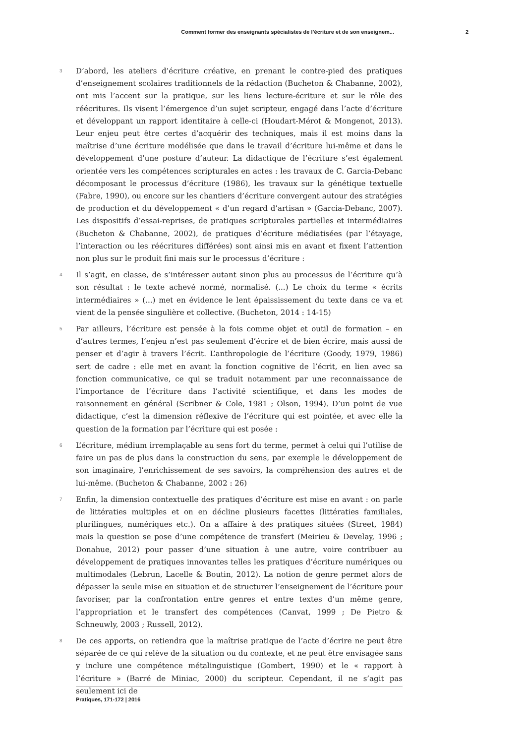Comment former des enseignants spécialistes de l’écriture et de son enseignem... 2
3
D’abord, les ateliers d’écriture créative, en prenant le contre-pied des pratiques d’enseignement scolaires traditionnels de la rédaction (Bucheton & Chabanne, 2002), ont mis l’accent sur la pratique, sur les liens lecture-écriture et sur le rôle des réécritures. Ils visent l’émergence d’un sujet scripteur, engagé dans l’acte d’écriture et développant un rapport identitaire à celle-ci (Houdart-Mérot & Mongenot, 2013). Leur enjeu peut être certes d’acquérir des techniques, mais il est moins dans la maîtrise d’une écriture modélisée que dans le travail d’écriture lui-même et dans le développement d’une posture d’auteur. La didactique de l’écriture s’est également orientée vers les compétences scripturales en actes : les travaux de C. Garcia-Debanc décomposant le processus d’écriture (1986), les travaux sur la génétique textuelle (Fabre, 1990), ou encore sur les chantiers d’écriture convergent autour des stratégies de production et du développement « d’un regard d’artisan » (Garcia-Debanc, 2007). Les dispositifs d’essai-reprises, de pratiques scripturales partielles et intermédiaires (Bucheton & Chabanne, 2002), de pratiques d’écriture médiatisées (par l’étayage, l’interaction ou les réécritures différées) sont ainsi mis en avant et fixent l’attention non plus sur le produit fini mais sur le processus d’écriture :
4
Il s’agit, en classe, de s’intéresser autant sinon plus au processus de l’écriture qu’à son résultat : le texte achevé normé, normalisé. (...) Le choix du terme « écrits intermédiaires » (...) met en évidence le lent épaississement du texte dans ce va et vient de la pensée singulière et collective. (Bucheton, 2014 : 14-15)
5
Par ailleurs, l’écriture est pensée à la fois comme objet et outil de formation – en d’autres termes, l’enjeu n’est pas seulement d’écrire et de bien écrire, mais aussi de penser et d’agir à travers l’écrit. L’anthropologie de l’écriture (Goody, 1979, 1986) sert de cadre : elle met en avant la fonction cognitive de l’écrit, en lien avec sa fonction communicative, ce qui se traduit notamment par une reconnaissance de l’importance de l’écriture dans l’activité scientifique, et dans les modes de raisonnement en général (Scribner & Cole, 1981 ; Olson, 1994). D’un point de vue didactique, c’est la dimension réflexive de l’écriture qui est pointée, et avec elle la question de la formation par l’écriture qui est posée :
6
L’écriture, médium irremplaçable au sens fort du terme, permet à celui qui l’utilise de faire un pas de plus dans la construction du sens, par exemple le développement de son imaginaire, l’enrichissement de ses savoirs, la compréhension des autres et de lui-même. (Bucheton & Chabanne, 2002 : 26)
7
Enfin, la dimension contextuelle des pratiques d’écriture est mise en avant : on parle de littératies multiples et on en décline plusieurs facettes (littératies familiales, plurilingues, numériques etc.). On a affaire à des pratiques situées (Street, 1984) mais la question se pose d’une compétence de transfert (Meirieu & Develay, 1996 ; Donahue, 2012) pour passer d’une situation à une autre, voire contribuer au développement de pratiques innovantes telles les pratiques d’écriture numériques ou multimodales (Lebrun, Lacelle & Boutin, 2012). La notion de genre permet alors de dépasser la seule mise en situation et de structurer l’enseignement de l’écriture pour favoriser, par la confrontation entre genres et entre textes d’un même genre, l’appropriation et le transfert des compétences (Canvat, 1999 ; De Pietro & Schneuwly, 2003 ; Russell, 2012).
8
De ces apports, on retiendra que la maîtrise pratique de l’acte d’écrire ne peut être séparée de ce qui relève de la situation ou du contexte, et ne peut être envisagée sans y inclure une compétence métalinguistique (Gombert, 1990) et le « rapport à l’écriture » (Barré de Miniac, 2000) du scripteur. Cependant, il ne s’agit pas seulement ici de
Pratiques, 171-172 | 2016